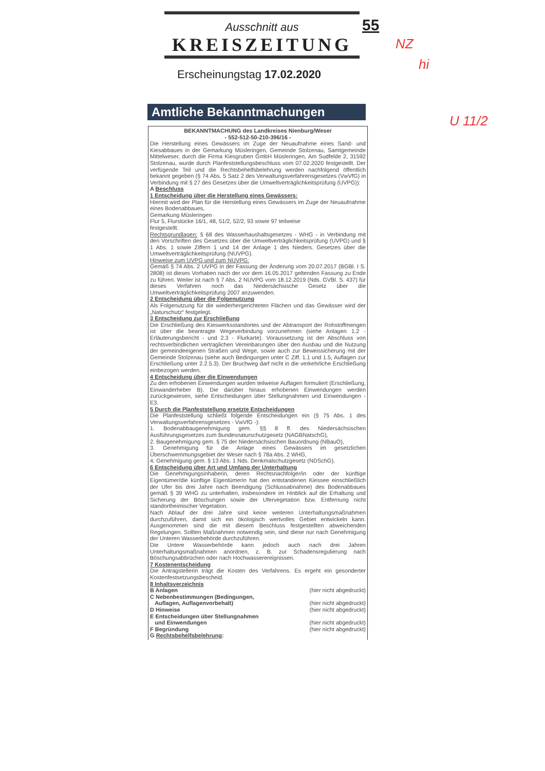Ausschnitt aus
KREISZEITUNG
55
Erscheinungstag 17.02.2020
NZ
hi
U 11/2
Amtliche Bekanntmachungen
BEKANNTMACHUNG des Landkreises Nienburg/Weser
- 552-512-50-210-396/16 -
Die Herstellung eines Gewässers im Zuge der Neuaufnahme eines Sand- und Kiesabbaues in der Gemarkung Müsleringen, Gemeinde Stolzenau, Samtgemeinde Mittelweser, durch die Firma Kiesgruben GmbH Müsleringen, Am Sudfelde 2, 31592 Stolzenau, wurde durch Planfeststellungsbeschluss vom 07.02.2020 festgestellt. Der verfügende Teil und die Rechtsbehelfsbelehrung werden nachfolgend öffentlich bekannt gegeben (§ 74 Abs. 5 Satz 2 des Verwaltungsverfahrensgesetzes (VwVfG) in Verbindung mit § 27 des Gesetzes über die Umweltverträglichkeitsprüfung (UVPG)):
A Beschluss
1 Entscheidung über die Herstellung eines Gewässers:
Hiermit wird der Plan für die Herstellung eines Gewässers im Zuge der Neuaufnahme eines Bodenabbaues,
Gemarkung Müsleringen
Flur 5, Flurstücke 16/1, 48, 51/2, 52/2, 93 sowie 97 teilweise
festgestellt.
Rechtsgrundlagen: § 68 des Wasserhaushaltsgesetzes - WHG - in Verbindung mit den Vorschriften des Gesetzes über die Umweltverträglichkeitsprüfung (UVPG) und § 1 Abs. 1 sowie Ziffern 1 und 14 der Anlage 1 des Nieders. Gesetzes über die Umweltverträglichkeitsprüfung (NUVPG).
Hinweise zum UVPG und zum NUVPG:
Gemäß § 74 Abs. 2 UVPG in der Fassung der Änderung vom 20.07.2017 (BGBl. I S. 2808) ist dieses Vorhaben nach der vor dem 16.05.2017 geltenden Fassung zu Ende zu führen. Weiter ist nach § 7 Abs. 2 NUVPG vom 18.12.2019 (Nds. GVBl. S. 437) für dieses Verfahren noch das Niedersächsische Gesetz über die Umweltverträglichkeitsprüfung 2007 anzuwenden.
2 Entscheidung über die Folgenutzung
Als Folgenutzung für die wiederhergerichteten Flächen und das Gewässer wird der „Naturschutz“ festgelegt.
3 Entscheidung zur Erschließung
Die Erschließung des Kieswerksstandortes und der Abtransport der Rohstoffmengen ist über die beantragte Wegeverbindung vorzunehmen (siehe Anlagen 1.2 - Erläuterungsbericht - und 2.3 - Flurkarte). Voraussetzung ist der Abschluss von rechtsverbindlichen vertraglichen Vereinbarungen über den Ausbau und die Nutzung der gemeindeeigenen Straßen und Wege, sowie auch zur Beweissicherung mit der Gemeinde Stolzenau (siehe auch Bedingungen unter C Ziff. 1.1 und 1.5, Auflagen zur Erschließung unter 2.2.5.3). Der Bruchweg darf nicht in die verkehrliche Erschließung einbezogen werden.
4 Entscheidung über die Einwendungen
Zu den erhobenen Einwendungen wurden teilweise Auflagen formuliert (Erschließung, Einwanderheber B). Die darüber hinaus erhobenen Einwendungen werden zurückgewiesen, siehe Entscheidungen über Stellungnahmen und Einwendungen - E3.
5 Durch die Planfeststellung ersetzte Entscheidungen
Die Planfeststellung schließt folgende Entscheidungen ein (§ 75 Abs. 1 des Verwaltungsverfahrensgesetzes - VwVfG -):
1. Bodenabbaugenehmigung gem. §§ 8 ff. des Niedersächsischen Ausführungsgesetzes zum Bundesnaturschutzgesetz (NAGBNatschG),
2. Baugenehmigung gem. § 75 der Niedersächsischen Bauordnung (NBauO),
3. Genehmigung für die Anlage eines Gewässers im gesetzlichen Überschwemmungsgebiet der Weser nach § 78a Abs. 2 WHG,
4. Genehmigung gem. § 13 Abs. 1 Nds. Denkmalschutzgesetz (NDSchG).
6 Entscheidung über Art und Umfang der Unterhaltung
Die Genehmigungsinhaberin, deren Rechtsnachfolger/in oder der künftige Eigentümer/die künftige Eigentümerin hat den entstandenen Kiessee einschließlich der Ufer bis drei Jahre nach Beendigung (Schlussabnahme) des Bodenabbaues gemäß § 39 WHG zu unterhalten, insbesondere im Hinblick auf die Erhaltung und Sicherung der Böschungen sowie der Ufervegetation bzw. Entfernung nicht standortheimischer Vegetation.
Nach Ablauf der drei Jahre sind keine weiteren Unterhaltungsmaßnahmen durchzuführen, damit sich ein ökologisch wertvolles Gebiet entwickeln kann. Ausgenommen sind die mit diesem Beschluss festgestellten abweichenden Regelungen. Sollten Maßnahmen notwendig sein, sind diese nur nach Genehmigung der Unteren Wasserbehörde durchzuführen.
Die Untere Wasserbehörde kann jedoch auch nach drei Jahren Unterhaltungsmaßnahmen anordnen, z. B. zur Schadensregulierung nach Böschungsabbrüchen oder nach Hochwasserereignissen.
7 Kostenentscheidung
Die Antragstellerin trägt die Kosten des Verfahrens. Es ergeht ein gesonderter Kostenfestsetzungsbescheid.
8 Inhaltsverzeichnis
B Anlagen (hier nicht abgedruckt)
C Nebenbestimmungen (Bedingungen,
Auflagen, Auflagenvorbehalt)
(hier nicht abgedruckt)
D Hinweise (hier nicht abgedruckt)
E Entscheidungen über Stellungnahmen
und Einwendungen
(hier nicht abgedruckt)
F Begründung (hier nicht abgedruckt)
G Rechtsbehelfsbelehrung: